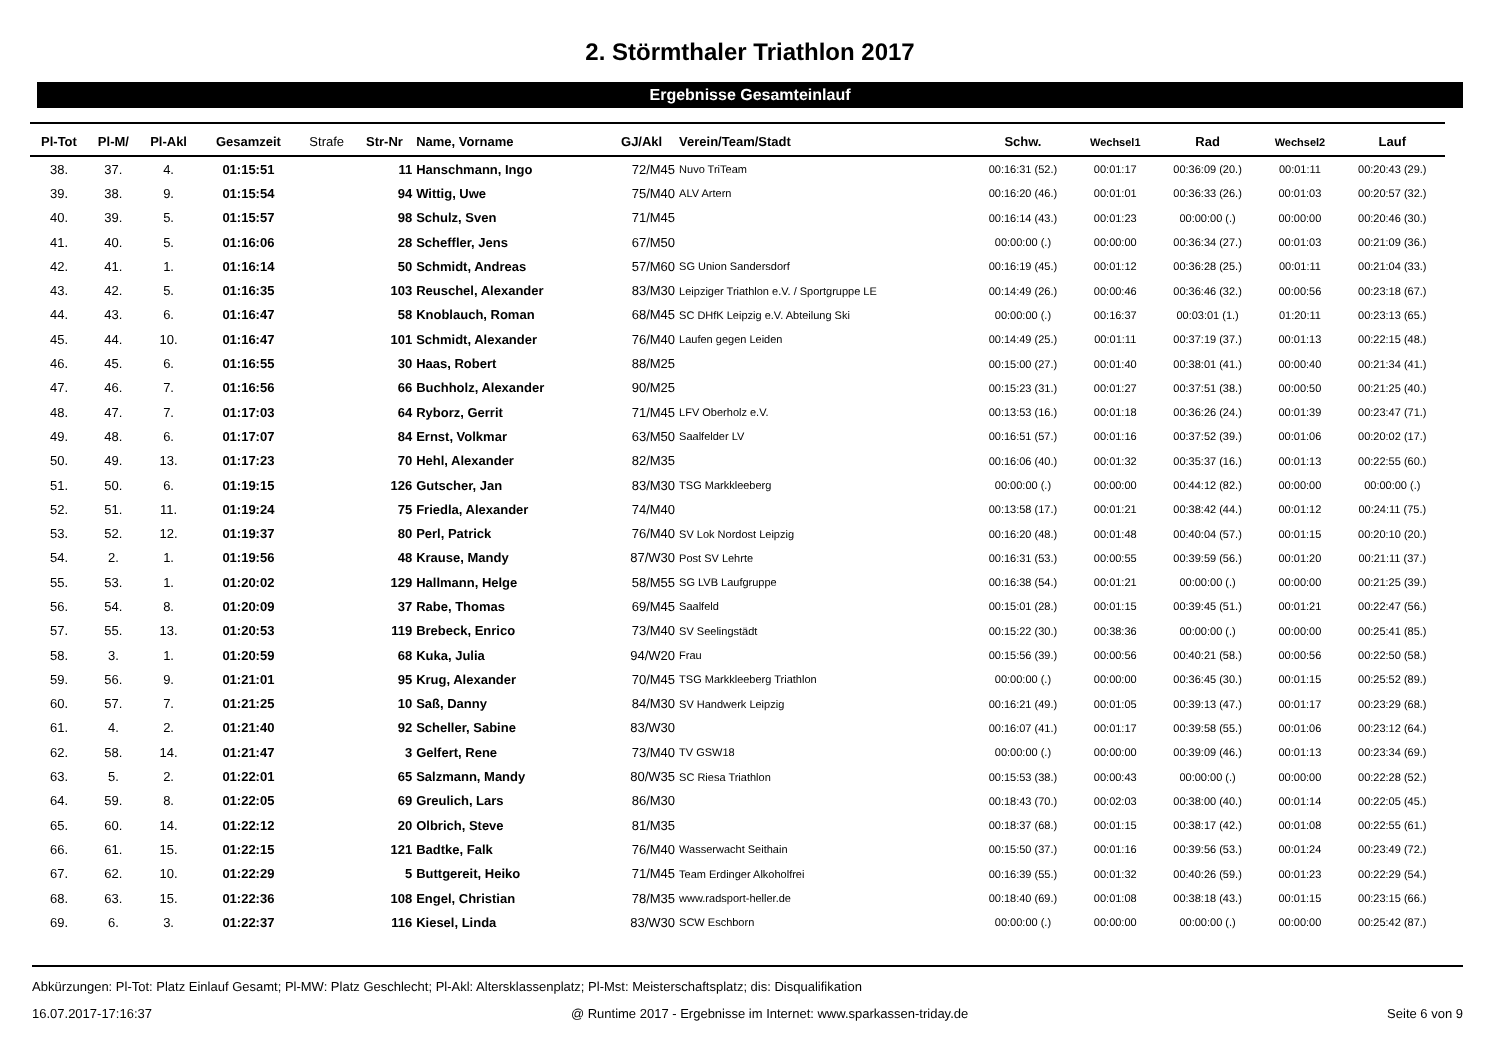2. Störmthaler Triathlon 2017
Ergebnisse Gesamteinlauf
| Pl-Tot | Pl-M/ | Pl-Akl | Gesamzeit | Strafe | Str-Nr | Name, Vorname | GJ/Akl | Verein/Team/Stadt | Schw. | Wechsel1 | Rad | Wechsel2 | Lauf |
| --- | --- | --- | --- | --- | --- | --- | --- | --- | --- | --- | --- | --- | --- |
| 38. | 37. | 4. | 01:15:51 | | 11 | Hanschmann, Ingo | 72/M45 | Nuvo TriTeam | 00:16:31 (52.) | 00:01:17 | 00:36:09 (20.) | 00:01:11 | 00:20:43 (29.) |
| 39. | 38. | 9. | 01:15:54 | | 94 | Wittig, Uwe | 75/M40 | ALV Artern | 00:16:20 (46.) | 00:01:01 | 00:36:33 (26.) | 00:01:03 | 00:20:57 (32.) |
| 40. | 39. | 5. | 01:15:57 | | 98 | Schulz, Sven | 71/M45 | | 00:16:14 (43.) | 00:01:23 | 00:00:00 (.) | 00:00:00 | 00:20:46 (30.) |
| 41. | 40. | 5. | 01:16:06 | | 28 | Scheffler, Jens | 67/M50 | | 00:00:00 (.) | 00:00:00 | 00:36:34 (27.) | 00:01:03 | 00:21:09 (36.) |
| 42. | 41. | 1. | 01:16:14 | | 50 | Schmidt, Andreas | 57/M60 | SG Union Sandersdorf | 00:16:19 (45.) | 00:01:12 | 00:36:28 (25.) | 00:01:11 | 00:21:04 (33.) |
| 43. | 42. | 5. | 01:16:35 | | 103 | Reuschel, Alexander | 83/M30 | Leipziger Triathlon e.V. / Sportgruppe LE | 00:14:49 (26.) | 00:00:46 | 00:36:46 (32.) | 00:00:56 | 00:23:18 (67.) |
| 44. | 43. | 6. | 01:16:47 | | 58 | Knoblauch, Roman | 68/M45 | SC DHfK Leipzig e.V. Abteilung Ski | 00:00:00 (.) | 00:16:37 | 00:03:01 (1.) | 01:20:11 | 00:23:13 (65.) |
| 45. | 44. | 10. | 01:16:47 | | 101 | Schmidt, Alexander | 76/M40 | Laufen gegen Leiden | 00:14:49 (25.) | 00:01:11 | 00:37:19 (37.) | 00:01:13 | 00:22:15 (48.) |
| 46. | 45. | 6. | 01:16:55 | | 30 | Haas, Robert | 88/M25 | | 00:15:00 (27.) | 00:01:40 | 00:38:01 (41.) | 00:00:40 | 00:21:34 (41.) |
| 47. | 46. | 7. | 01:16:56 | | 66 | Buchholz, Alexander | 90/M25 | | 00:15:23 (31.) | 00:01:27 | 00:37:51 (38.) | 00:00:50 | 00:21:25 (40.) |
| 48. | 47. | 7. | 01:17:03 | | 64 | Ryborz, Gerrit | 71/M45 | LFV Oberholz e.V. | 00:13:53 (16.) | 00:01:18 | 00:36:26 (24.) | 00:01:39 | 00:23:47 (71.) |
| 49. | 48. | 6. | 01:17:07 | | 84 | Ernst, Volkmar | 63/M50 | Saalfelder LV | 00:16:51 (57.) | 00:01:16 | 00:37:52 (39.) | 00:01:06 | 00:20:02 (17.) |
| 50. | 49. | 13. | 01:17:23 | | 70 | Hehl, Alexander | 82/M35 | | 00:16:06 (40.) | 00:01:32 | 00:35:37 (16.) | 00:01:13 | 00:22:55 (60.) |
| 51. | 50. | 6. | 01:19:15 | | 126 | Gutscher, Jan | 83/M30 | TSG Markkleeberg | 00:00:00 (.) | 00:00:00 | 00:44:12 (82.) | 00:00:00 | 00:00:00 (.) |
| 52. | 51. | 11. | 01:19:24 | | 75 | Friedla, Alexander | 74/M40 | | 00:13:58 (17.) | 00:01:21 | 00:38:42 (44.) | 00:01:12 | 00:24:11 (75.) |
| 53. | 52. | 12. | 01:19:37 | | 80 | Perl, Patrick | 76/M40 | SV Lok Nordost Leipzig | 00:16:20 (48.) | 00:01:48 | 00:40:04 (57.) | 00:01:15 | 00:20:10 (20.) |
| 54. | 2. | 1. | 01:19:56 | | 48 | Krause, Mandy | 87/W30 | Post SV Lehrte | 00:16:31 (53.) | 00:00:55 | 00:39:59 (56.) | 00:01:20 | 00:21:11 (37.) |
| 55. | 53. | 1. | 01:20:02 | | 129 | Hallmann, Helge | 58/M55 | SG LVB Laufgruppe | 00:16:38 (54.) | 00:01:21 | 00:00:00 (.) | 00:00:00 | 00:21:25 (39.) |
| 56. | 54. | 8. | 01:20:09 | | 37 | Rabe, Thomas | 69/M45 | Saalfeld | 00:15:01 (28.) | 00:01:15 | 00:39:45 (51.) | 00:01:21 | 00:22:47 (56.) |
| 57. | 55. | 13. | 01:20:53 | | 119 | Brebeck, Enrico | 73/M40 | SV Seelingstädt | 00:15:22 (30.) | 00:38:36 | 00:00:00 (.) | 00:00:00 | 00:25:41 (85.) |
| 58. | 3. | 1. | 01:20:59 | | 68 | Kuka, Julia | 94/W20 | Frau | 00:15:56 (39.) | 00:00:56 | 00:40:21 (58.) | 00:00:56 | 00:22:50 (58.) |
| 59. | 56. | 9. | 01:21:01 | | 95 | Krug, Alexander | 70/M45 | TSG Markkleeberg Triathlon | 00:00:00 (.) | 00:00:00 | 00:36:45 (30.) | 00:01:15 | 00:25:52 (89.) |
| 60. | 57. | 7. | 01:21:25 | | 10 | Saß, Danny | 84/M30 | SV Handwerk Leipzig | 00:16:21 (49.) | 00:01:05 | 00:39:13 (47.) | 00:01:17 | 00:23:29 (68.) |
| 61. | 4. | 2. | 01:21:40 | | 92 | Scheller, Sabine | 83/W30 | | 00:16:07 (41.) | 00:01:17 | 00:39:58 (55.) | 00:01:06 | 00:23:12 (64.) |
| 62. | 58. | 14. | 01:21:47 | | 3 | Gelfert, Rene | 73/M40 | TV GSW18 | 00:00:00 (.) | 00:00:00 | 00:39:09 (46.) | 00:01:13 | 00:23:34 (69.) |
| 63. | 5. | 2. | 01:22:01 | | 65 | Salzmann, Mandy | 80/W35 | SC Riesa Triathlon | 00:15:53 (38.) | 00:00:43 | 00:00:00 (.) | 00:00:00 | 00:22:28 (52.) |
| 64. | 59. | 8. | 01:22:05 | | 69 | Greulich, Lars | 86/M30 | | 00:18:43 (70.) | 00:02:03 | 00:38:00 (40.) | 00:01:14 | 00:22:05 (45.) |
| 65. | 60. | 14. | 01:22:12 | | 20 | Olbrich, Steve | 81/M35 | | 00:18:37 (68.) | 00:01:15 | 00:38:17 (42.) | 00:01:08 | 00:22:55 (61.) |
| 66. | 61. | 15. | 01:22:15 | | 121 | Badtke, Falk | 76/M40 | Wasserwacht Seithain | 00:15:50 (37.) | 00:01:16 | 00:39:56 (53.) | 00:01:24 | 00:23:49 (72.) |
| 67. | 62. | 10. | 01:22:29 | | 5 | Buttgereit, Heiko | 71/M45 | Team Erdinger Alkoholfrei | 00:16:39 (55.) | 00:01:32 | 00:40:26 (59.) | 00:01:23 | 00:22:29 (54.) |
| 68. | 63. | 15. | 01:22:36 | | 108 | Engel, Christian | 78/M35 | www.radsport-heller.de | 00:18:40 (69.) | 00:01:08 | 00:38:18 (43.) | 00:01:15 | 00:23:15 (66.) |
| 69. | 6. | 3. | 01:22:37 | | 116 | Kiesel, Linda | 83/W30 | SCW Eschborn | 00:00:00 (.) | 00:00:00 | 00:00:00 (.) | 00:00:00 | 00:25:42 (87.) |
Abkürzungen: Pl-Tot: Platz Einlauf Gesamt; Pl-MW: Platz Geschlecht; Pl-Akl: Altersklassenplatz; Pl-Mst: Meisterschaftsplatz; dis: Disqualifikation
16.07.2017-17:16:37 @ Runtime 2017 - Ergebnisse im Internet: www.sparkassen-triday.de Seite 6 von 9